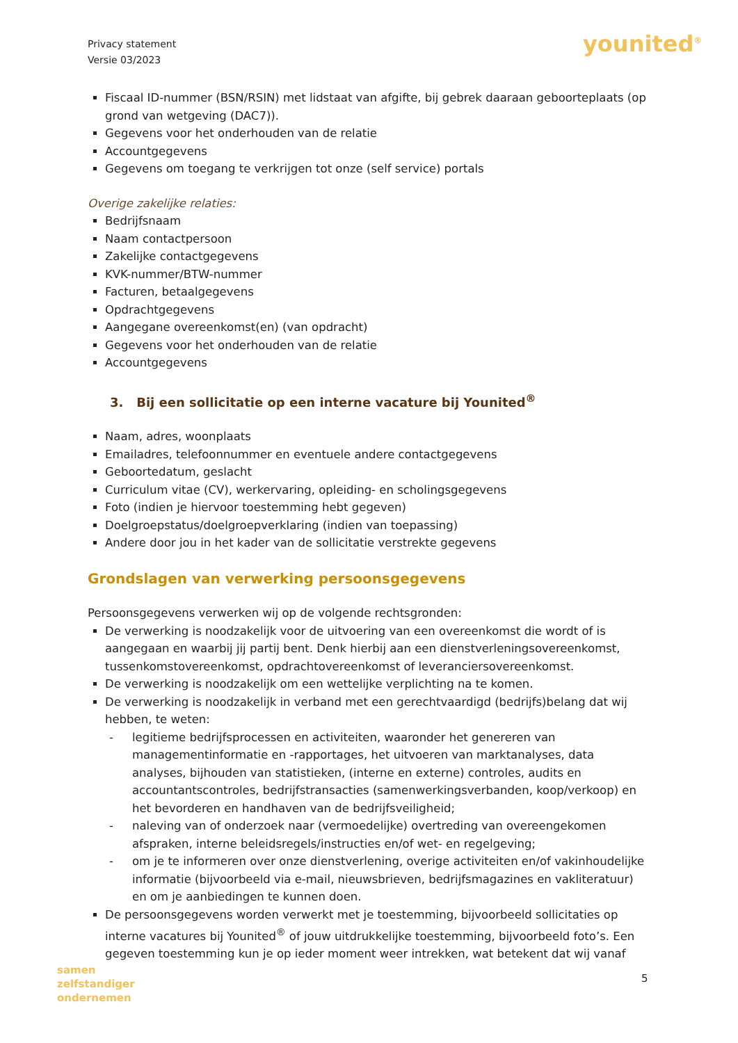Privacy statement
Versie 03/2023
younited<sup>®</sup>
Fiscaal ID-nummer (BSN/RSIN) met lidstaat van afgifte, bij gebrek daaraan geboorteplaats (op grond van wetgeving (DAC7)).
Gegevens voor het onderhouden van de relatie
Accountgegevens
Gegevens om toegang te verkrijgen tot onze (self service) portals
Overige zakelijke relaties:
Bedrijfsnaam
Naam contactpersoon
Zakelijke contactgegevens
KVK-nummer/BTW-nummer
Facturen, betaalgegevens
Opdrachtgegevens
Aangegane overeenkomst(en) (van opdracht)
Gegevens voor het onderhouden van de relatie
Accountgegevens
3. Bij een sollicitatie op een interne vacature bij Younited<sup>®</sup>
Naam, adres, woonplaats
Emailadres, telefoonnummer en eventuele andere contactgegevens
Geboortedatum, geslacht
Curriculum vitae (CV), werkervaring, opleiding- en scholingsgegevens
Foto (indien je hiervoor toestemming hebt gegeven)
Doelgroepstatus/doelgroepverklaring (indien van toepassing)
Andere door jou in het kader van de sollicitatie verstrekte gegevens
Grondslagen van verwerking persoonsgegevens
Persoonsgegevens verwerken wij op de volgende rechtsgronden:
De verwerking is noodzakelijk voor de uitvoering van een overeenkomst die wordt of is aangegaan en waarbij jij partij bent. Denk hierbij aan een dienstverleningsovereenkomst, tussenkomstovereenkomst, opdrachtovereenkomst of leveranciersovereenkomst.
De verwerking is noodzakelijk om een wettelijke verplichting na te komen.
De verwerking is noodzakelijk in verband met een gerechtvaardigd (bedrijfs)belang dat wij hebben, te weten:
- legitieme bedrijfsprocessen en activiteiten, waaronder het genereren van managementinformatie en -rapportages, het uitvoeren van marktanalyses, data analyses, bijhouden van statistieken, (interne en externe) controles, audits en accountantscontroles, bedrijfstransacties (samenwerkingsverbanden, koop/verkoop) en het bevorderen en handhaven van de bedrijfsveiligheid;
- naleving van of onderzoek naar (vermoedelijke) overtreding van overeengekomen afspraken, interne beleidsregels/instructies en/of wet- en regelgeving;
- om je te informeren over onze dienstverlening, overige activiteiten en/of vakinhoudelijke informatie (bijvoorbeeld via e-mail, nieuwsbrieven, bedrijfsmagazines en vakliteratuur) en om je aanbiedingen te kunnen doen.
De persoonsgegevens worden verwerkt met je toestemming, bijvoorbeeld sollicitaties op interne vacatures bij Younited<sup>®</sup> of jouw uitdrukkelijke toestemming, bijvoorbeeld foto’s. Een gegeven toestemming kun je op ieder moment weer intrekken, wat betekent dat wij vanaf
samen
zelfstandiger
ondernemen
5